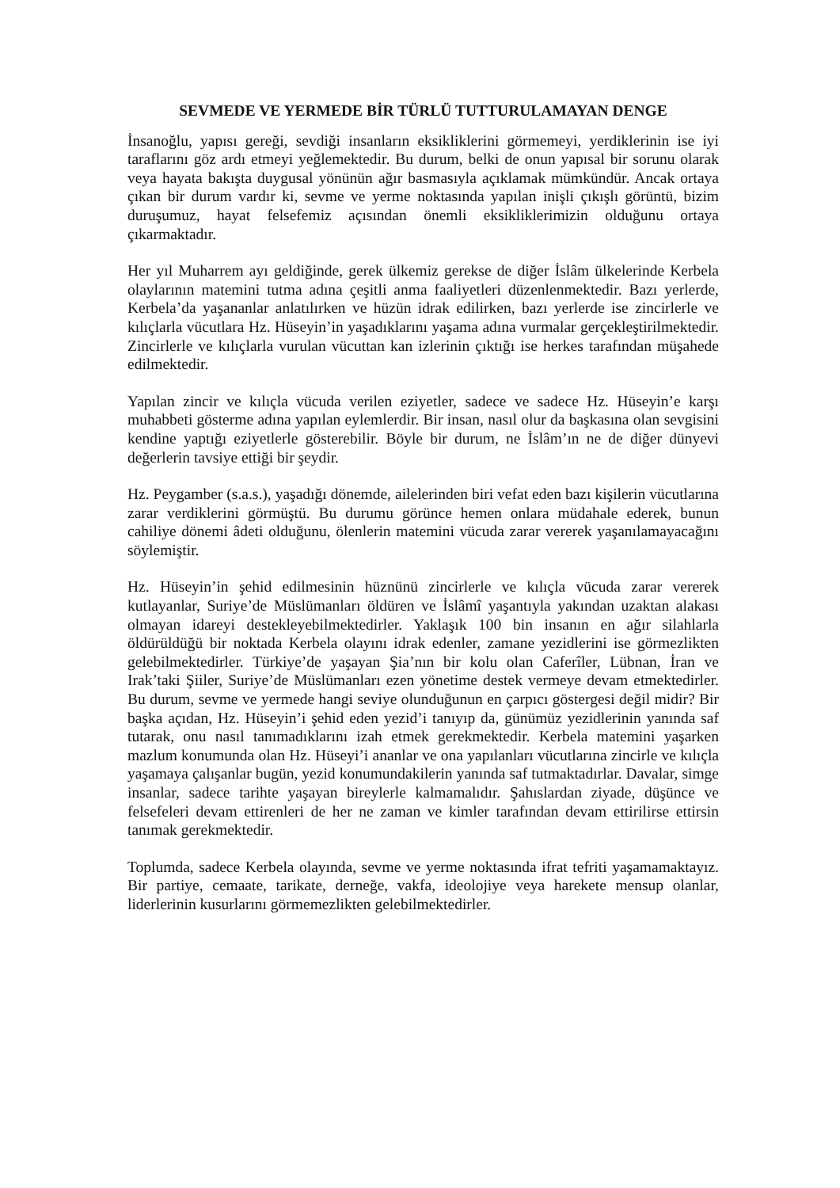SEVMEDE VE YERMEDE BİR TÜRLÜ TUTTURULAMAYAN DENGE
İnsanoğlu, yapısı gereği, sevdiği insanların eksikliklerini görmemeyi, yerdiklerinin ise iyi taraflarını göz ardı etmeyi yeğlemektedir. Bu durum, belki de onun yapısal bir sorunu olarak veya hayata bakışta duygusal yönünün ağır basmasıyla açıklamak mümkündür. Ancak ortaya çıkan bir durum vardır ki, sevme ve yerme noktasında yapılan inişli çıkışlı görüntü, bizim duruşumuz, hayat felsefemiz açısından önemli eksikliklerimizin olduğunu ortaya çıkarmaktadır.
Her yıl Muharrem ayı geldiğinde, gerek ülkemiz gerekse de diğer İslâm ülkelerinde Kerbela olaylarının matemini tutma adına çeşitli anma faaliyetleri düzenlenmektedir. Bazı yerlerde, Kerbela’da yaşananlar anlatılırken ve hüzün idrak edilirken, bazı yerlerde ise zincirlerle ve kılıçlarla vücutlara Hz. Hüseyin’in yaşadıklarını yaşama adına vurmalar gerçekleştirilmektedir. Zincirlerle ve kılıçlarla vurulan vücuttan kan izlerinin çıktığı ise herkes tarafından müşahede edilmektedir.
Yapılan zincir ve kılıçla vücuda verilen eziyetler, sadece ve sadece Hz. Hüseyin’e karşı muhabbeti gösterme adına yapılan eylemlerdir. Bir insan, nasıl olur da başkasına olan sevgisini kendine yaptığı eziyetlerle gösterebilir. Böyle bir durum, ne İslâm’ın ne de diğer dünyevi değerlerin tavsiye ettiği bir şeydir.
Hz. Peygamber (s.a.s.), yaşadığı dönemde, ailelerinden biri vefat eden bazı kişilerin vücutlarına zarar verdiklerini görmüştü. Bu durumu görünce hemen onlara müdahale ederek, bunun cahiliye dönemi âdeti olduğunu, ölenlerin matemini vücuda zarar vererek yaşanılamayacağını söylemiştir.
Hz. Hüseyin’in şehid edilmesinin hüznünü zincirlerle ve kılıçla vücuda zarar vererek kutlayanlar, Suriye’de Müslümanları öldüren ve İslâmî yaşantıyla yakından uzaktan alakası olmayan idareyi destekleyebilmektedirler. Yaklaşık 100 bin insanın en ağır silahlarla öldürüldüğü bir noktada Kerbela olayını idrak edenler, zamane yezidlerini ise görmezlikten gelebilmektedirler. Türkiye’de yaşayan Şia’nın bir kolu olan Caferîler, Lübnan, İran ve Irak’taki Şiiler, Suriye’de Müslümanları ezen yönetime destek vermeye devam etmektedirler. Bu durum, sevme ve yermede hangi seviye olunduğunun en çarpıcı göstergesi değil midir? Bir başka açıdan, Hz. Hüseyin’i şehid eden yezid’i tanıyıp da, günümüz yezidlerinin yanında saf tutarak, onu nasıl tanımadıklarını izah etmek gerekmektedir. Kerbela matemini yaşarken mazlum konumunda olan Hz. Hüseyi’i ananlar ve ona yapılanları vücutlarına zincirle ve kılıçla yaşamaya çalışanlar bugün, yezid konumundakilerin yanında saf tutmaktadırlar. Davalar, simge insanlar, sadece tarihte yaşayan bireylerle kalmamalıdır. Şahıslardan ziyade, düşünce ve felsefeleri devam ettirenleri de her ne zaman ve kimler tarafından devam ettirilirse ettirsin tanımak gerekmektedir.
Toplumda, sadece Kerbela olayında, sevme ve yerme noktasında ifrat tefriti yaşamamaktayız. Bir partiye, cemaate, tarikate, derneğe, vakfa, ideolojiye veya harekete mensup olanlar, liderlerinin kusurlarını görmemezlikten gelebilmektedirler.